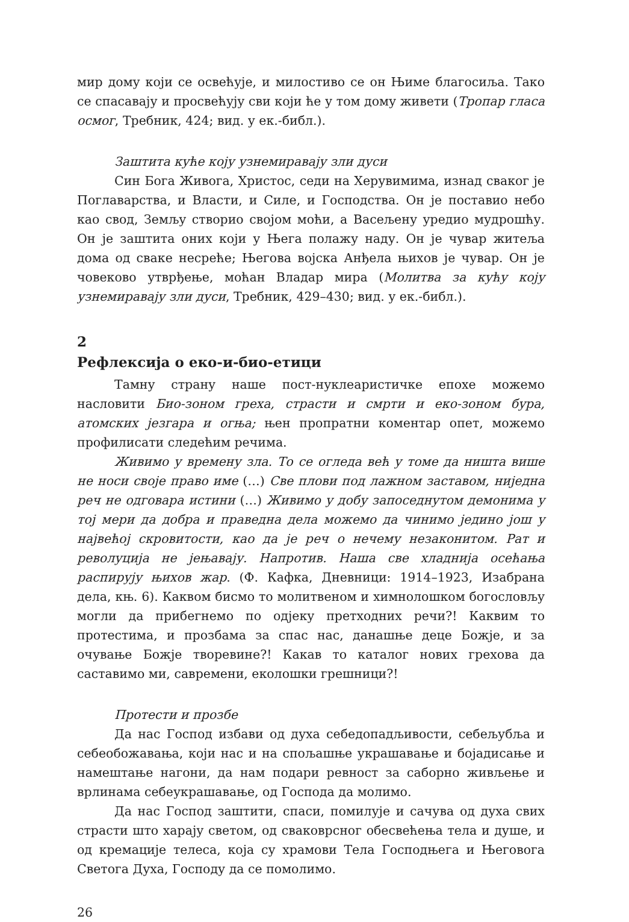мир дому који се освећује, и милостиво се он Њиме благосиља. Тако се спасавају и просвећују сви који ће у том дому живети (Тропар гласа осмог, Требник, 424; вид. у ек.-библ.).
Заштита куће коју узнемиравају зли дуси
Син Бога Живога, Христос, седи на Херувимима, изнад сваког је Поглаварства, и Власти, и Силе, и Господства. Он је поставио небо као свод, Земљу створио својом моћи, а Васељену уредио мудрошћу. Он је заштита оних који у Њега полажу наду. Он је чувар житеља дома од сваке несреће; Његова војска Анђела њихов је чувар. Он је човеково утврђење, моћан Владар мира (Молитва за кућу коју узнемиравају зли дуси, Требник, 429–430; вид. у ек.-библ.).
2
Рефлексија о еко-и-био-етици
Тамну страну наше пост-нуклеаристичке епохе можемо насловити Био-зоном греха, страсти и смрти и еко-зоном бура, атомских језгара и огња; њен пропратни коментар опет, можемо профилисати следећим речима.
Живимо у времену зла. То се огледа већ у томе да ништа више не носи своје право име (…) Све плови под лажном заставом, ниједна реч не одговара истини (…) Живимо у добу запоседнутом демонима у тој мери да добра и праведна дела можемо да чинимо једино још у највећој скровитости, као да је реч о нечему незаконитом. Рат и револуција не јењавају. Напротив. Наша све хладнија осећања распирују њихов жар. (Ф. Кафка, Дневници: 1914–1923, Изабрана дела, књ. 6). Каквом бисмо то молитвеном и химнолошком богословљу могли да прибегнемо по одјеку претходних речи?! Каквим то протестима, и прозбама за спас нас, данашње деце Божје, и за очување Божје творевине?! Какав то каталог нових грехова да саставимо ми, савремени, еколошки грешници?!
Протести и прозбе
Да нас Господ избави од духа себедопадљивости, себељубља и себеобожавања, који нас и на спољашње украшавање и бојадисање и намештање нагони, да нам подари ревност за саборно живљење и врлинама себеукрашавање, од Господа да молимо.
Да нас Господ заштити, спаси, помилује и сачува од духа свих страсти што харају светом, од сваковрсног обесвећења тела и душе, и од кремације телеса, која су храмови Тела Господњега и Његовога Светога Духа, Господу да се помолимо.
26